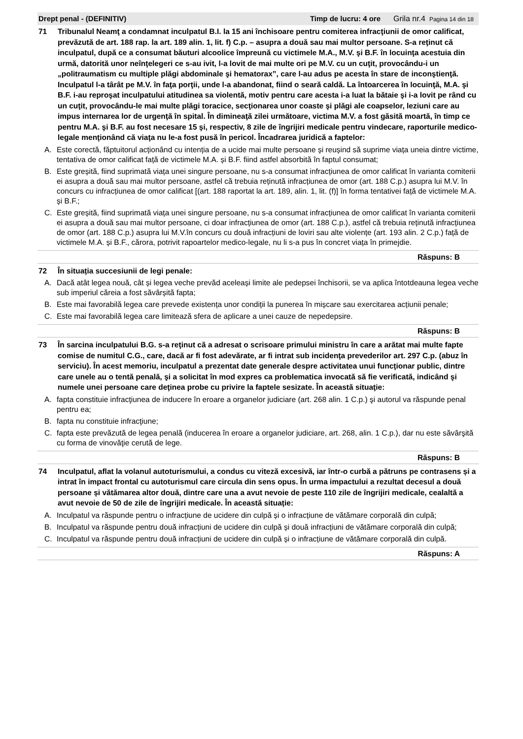Drept penal - (DEFINITIV) Timp de lucru: 4 ore Grila nr.4 Pagina 14 din 18
71 Tribunalul Neamţ a condamnat inculpatul B.I. la 15 ani închisoare pentru comiterea infracţiunii de omor calificat, prevăzută de art. 188 rap. la art. 189 alin. 1, lit. f) C.p. – asupra a două sau mai multor persoane. S-a reţinut că inculpatul, după ce a consumat băuturi alcoolice împreună cu victimele M.A., M.V. şi B.F. în locuinţa acestuia din urmă, datorită unor neînţelegeri ce s-au ivit, l-a lovit de mai multe ori pe M.V. cu un cuţit, provocându-i un „politraumatism cu multiple plăgi abdominale şi hematorax”, care l-au adus pe acesta în stare de inconştienţă. Inculpatul l-a târât pe M.V. în faţa porţii, unde l-a abandonat, fiind o seară caldă. La întoarcerea în locuinţă, M.A. şi B.F. i-au reproşat inculpatului atitudinea sa violentă, motiv pentru care acesta i-a luat la bătaie şi i-a lovit pe rând cu un cuţit, provocându-le mai multe plăgi toracice, secţionarea unor coaste şi plăgi ale coapselor, leziuni care au impus internarea lor de urgenţă în spital. În dimineaţă zilei următoare, victima M.V. a fost găsită moartă, în timp ce pentru M.A. şi B.F. au fost necesare 15 şi, respectiv, 8 zile de îngrijiri medicale pentru vindecare, raporturile medico-legale menţionând că viaţa nu le-a fost pusă în pericol. Încadrarea juridică a faptelor:
A. Este corectă, făptuitorul acționând cu intenția de a ucide mai multe persoane și reușind să suprime viața uneia dintre victime, tentativa de omor calificat față de victimele M.A. și B.F. fiind astfel absorbită în faptul consumat;
B. Este greșită, fiind suprimată viața unei singure persoane, nu s-a consumat infracțiunea de omor calificat în varianta comiterii ei asupra a două sau mai multor persoane, astfel că trebuia reținută infracțiunea de omor (art. 188 C.p.) asupra lui M.V. în concurs cu infracțiunea de omor calificat [(art. 188 raportat la art. 189, alin. 1, lit. (f)] în forma tentativei față de victimele M.A. și B.F.;
C. Este greșită, fiind suprimată viața unei singure persoane, nu s-a consumat infracțiunea de omor calificat în varianta comiterii ei asupra a două sau mai multor persoane, ci doar infracțiunea de omor (art. 188 C.p.), astfel că trebuia reținută infracțiunea de omor (art. 188 C.p.) asupra lui M.V.în concurs cu două infracțiuni de loviri sau alte violențe (art. 193 alin. 2 C.p.) față de victimele M.A. și B.F., cărora, potrivit rapoartelor medico-legale, nu li s-a pus în concret viața în primejdie.
Răspuns: B
72 În situația succesiunii de legi penale:
A. Dacă atât legea nouă, cât și legea veche prevăd aceleași limite ale pedepsei închisorii, se va aplica întotdeauna legea veche sub imperiul căreia a fost săvârșită fapta;
B. Este mai favorabilă legea care prevede existența unor condiții la punerea în mișcare sau exercitarea acțiunii penale;
C. Este mai favorabilă legea care limitează sfera de aplicare a unei cauze de nepedepsire.
Răspuns: B
73 În sarcina inculpatului B.G. s-a reţinut că a adresat o scrisoare primului ministru în care a arătat mai multe fapte comise de numitul C.G., care, dacă ar fi fost adevărate, ar fi intrat sub incidenţa prevederilor art. 297 C.p. (abuz în serviciu). În acest memoriu, inculpatul a prezentat date generale despre activitatea unui funcţionar public, dintre care unele au o tentă penală, şi a solicitat în mod expres ca problematica invocată să fie verificată, indicând şi numele unei persoane care deţinea probe cu privire la faptele sesizate. În această situaţie:
A. fapta constituie infracţiunea de inducere în eroare a organelor judiciare (art. 268 alin. 1 C.p.) şi autorul va răspunde penal pentru ea;
B. fapta nu constituie infracţiune;
C. fapta este prevăzută de legea penală (inducerea în eroare a organelor judiciare, art. 268, alin. 1 C.p.), dar nu este săvârşită cu forma de vinovăţie cerută de lege.
Răspuns: B
74 Inculpatul, aflat la volanul autoturismului, a condus cu viteză excesivă, iar într-o curbă a pătruns pe contrasens și a intrat în impact frontal cu autoturismul care circula din sens opus. În urma impactului a rezultat decesul a două persoane și vătămarea altor două, dintre care una a avut nevoie de peste 110 zile de îngrijiri medicale, cealaltă a avut nevoie de 50 de zile de îngrijiri medicale. În această situație:
A. Inculpatul va răspunde pentru o infracțiune de ucidere din culpă și o infracțiune de vătămare corporală din culpă;
B. Inculpatul va răspunde pentru două infracțiuni de ucidere din culpă și două infracțiuni de vătămare corporală din culpă;
C. Inculpatul va răspunde pentru două infracțiuni de ucidere din culpă și o infracțiune de vătămare corporală din culpă.
Răspuns: A